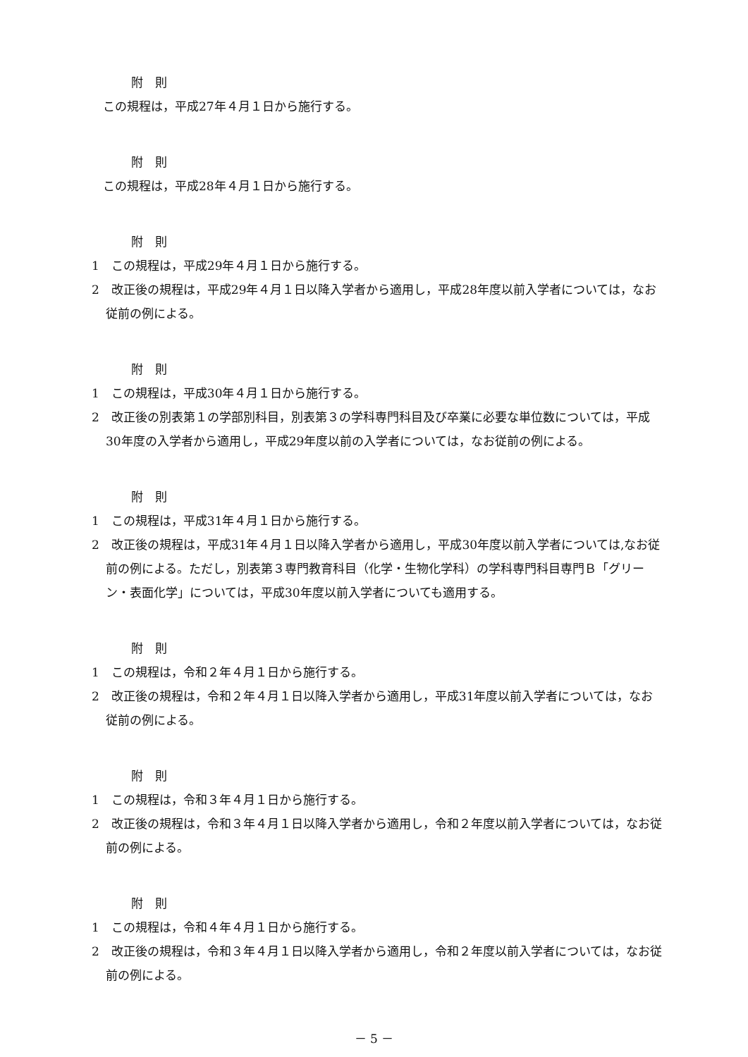附　則
この規程は，平成27年４月１日から施行する。
附　則
この規程は，平成28年４月１日から施行する。
附　則
1　この規程は，平成29年４月１日から施行する。
2　改正後の規程は，平成29年４月１日以降入学者から適用し，平成28年度以前入学者については，なお従前の例による。
附　則
1　この規程は，平成30年４月１日から施行する。
2　改正後の別表第１の学部別科目，別表第３の学科専門科目及び卒業に必要な単位数については，平成30年度の入学者から適用し，平成29年度以前の入学者については，なお従前の例による。
附　則
1　この規程は，平成31年４月１日から施行する。
2　改正後の規程は，平成31年４月１日以降入学者から適用し，平成30年度以前入学者については,なお従前の例による。ただし，別表第３専門教育科目（化学・生物化学科）の学科専門科目専門Ｂ「グリーン・表面化学」については，平成30年度以前入学者についても適用する。
附　則
1　この規程は，令和２年４月１日から施行する。
2　改正後の規程は，令和２年４月１日以降入学者から適用し，平成31年度以前入学者については，なお従前の例による。
附　則
1　この規程は，令和３年４月１日から施行する。
2　改正後の規程は，令和３年４月１日以降入学者から適用し，令和２年度以前入学者については，なお従前の例による。
附　則
1　この規程は，令和４年４月１日から施行する。
2　改正後の規程は，令和３年４月１日以降入学者から適用し，令和２年度以前入学者については，なお従前の例による。
－ 5 －